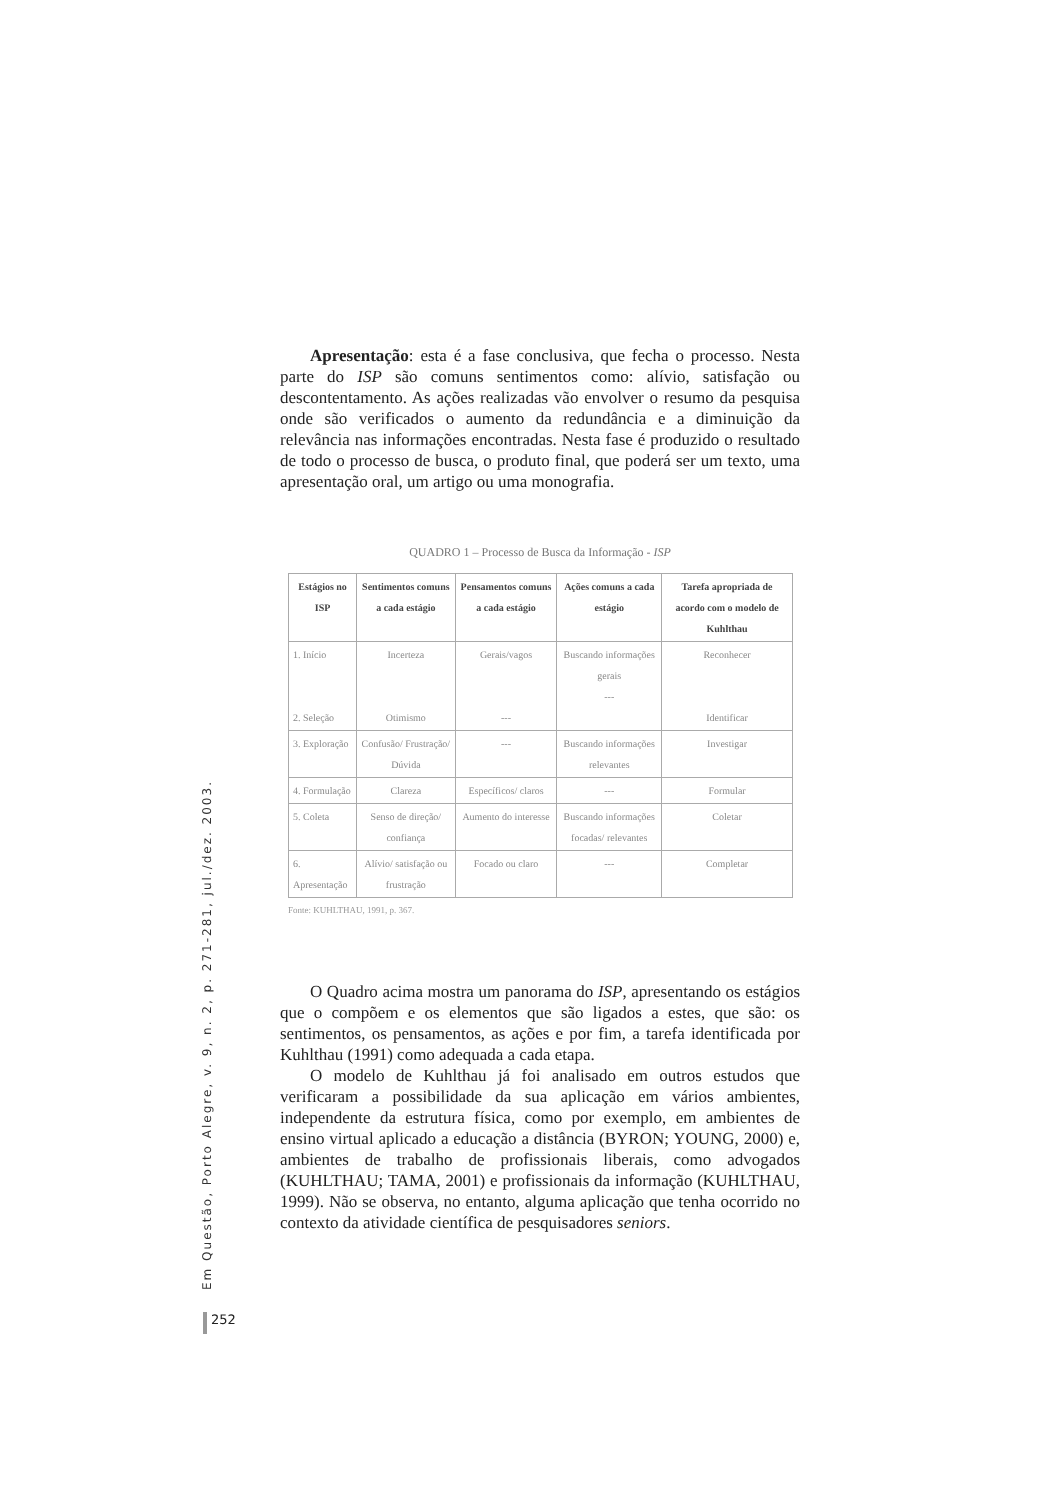Apresentação: esta é a fase conclusiva, que fecha o processo. Nesta parte do ISP são comuns sentimentos como: alívio, satisfação ou descontentamento. As ações realizadas vão envolver o resumo da pesquisa onde são verificados o aumento da redundância e a diminuição da relevância nas informações encontradas. Nesta fase é produzido o resultado de todo o processo de busca, o produto final, que poderá ser um texto, uma apresentação oral, um artigo ou uma monografia.
QUADRO 1 – Processo de Busca da Informação - ISP
| Estágios no ISP | Sentimentos comuns a cada estágio | Pensamentos comuns a cada estágio | Ações comuns a cada estágio | Tarefa apropriada de acordo com o modelo de Kuhlthau |
| --- | --- | --- | --- | --- |
| 1. Início 2. Seleção | Incerteza Otimismo | Gerais/vagos --- | Buscando informações gerais --- | Reconhecer Identificar |
| 3. Exploração | Confusão/ Frustração/ Dúvida | --- | Buscando informações relevantes | Investigar |
| 4. Formulação | Clareza | Específicos/ claros | --- | Formular |
| 5. Coleta | Senso de direção/ confiança | Aumento do interesse | Buscando informações focadas/ relevantes | Coletar |
| 6. Apresentação | Alívio/ satisfação ou frustração | Focado ou claro | --- | Completar |
Fonte: KUHLTHAU, 1991, p. 367.
O Quadro acima mostra um panorama do ISP, apresentando os estágios que o compõem e os elementos que são ligados a estes, que são: os sentimentos, os pensamentos, as ações e por fim, a tarefa identificada por Kuhlthau (1991) como adequada a cada etapa.
O modelo de Kuhlthau já foi analisado em outros estudos que verificaram a possibilidade da sua aplicação em vários ambientes, independente da estrutura física, como por exemplo, em ambientes de ensino virtual aplicado a educação a distância (BYRON; YOUNG, 2000) e, ambientes de trabalho de profissionais liberais, como advogados (KUHLTHAU; TAMA, 2001) e profissionais da informação (KUHLTHAU, 1999). Não se observa, no entanto, alguma aplicação que tenha ocorrido no contexto da atividade científica de pesquisadores seniors.
Em Questão, Porto Alegre, v. 9, n. 2, p. 271-281, jul./dez. 2003.
252